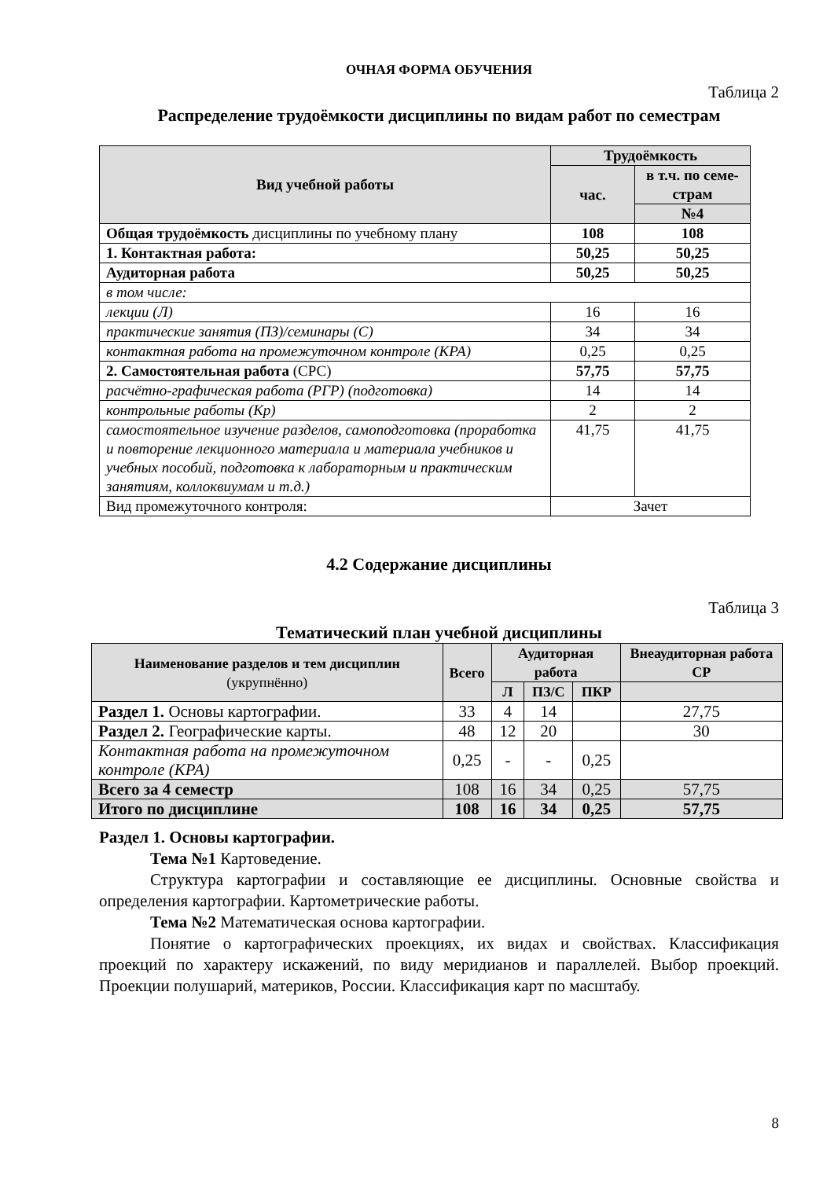ОЧНАЯ ФОРМА ОБУЧЕНИЯ
Таблица 2
Распределение трудоёмкости дисциплины по видам работ по семестрам
| Вид учебной работы | Трудоёмкость | |
| --- | --- | --- |
| | час. | в т.ч. по семе- страм |
| | | №4 |
| Общая трудоёмкость дисциплины по учебному плану | 108 | 108 |
| 1. Контактная работа: | 50,25 | 50,25 |
| Аудиторная работа | 50,25 | 50,25 |
| в том числе: | | |
| лекции (Л) | 16 | 16 |
| практические занятия (ПЗ)/семинары (С) | 34 | 34 |
| контактная работа на промежуточном контроле (КРА) | 0,25 | 0,25 |
| 2. Самостоятельная работа (СРС) | 57,75 | 57,75 |
| расчётно-графическая работа (РГР) (подготовка) | 14 | 14 |
| контрольные работы (Кр) | 2 | 2 |
| самостоятельное изучение разделов, самоподготовка (проработка и повторение лекционного материала и материала учебников и учебных пособий, подготовка к лабораторным и практическим занятиям, коллоквиумам и т.д.) | 41,75 | 41,75 |
| Вид промежуточного контроля: | Зачет | |
4.2 Содержание дисциплины
Таблица 3
Тематический план учебной дисциплины
| Наименование разделов и тем дисциплин (укрупнённо) | Всего | Аудиторная работа | | | Внеаудиторная работа СР |
| --- | --- | --- | --- | --- | --- |
| | | Л | ПЗ/С | ПКР | |
| Раздел 1. Основы картографии. | 33 | 4 | 14 | | 27,75 |
| Раздел 2. Географические карты. | 48 | 12 | 20 | | 30 |
| Контактная работа на промежуточном контроле (КРА) | 0,25 | - | - | 0,25 | |
| Всего за 4 семестр | 108 | 16 | 34 | 0,25 | 57,75 |
| Итого по дисциплине | 108 | 16 | 34 | 0,25 | 57,75 |
Раздел 1. Основы картографии.
Тема №1 Картоведение.
Структура картографии и составляющие ее дисциплины. Основные свойства и определения картографии. Картометрические работы.
Тема №2 Математическая основа картографии.
Понятие о картографических проекциях, их видах и свойствах. Классификация проекций по характеру искажений, по виду меридианов и параллелей. Выбор проекций. Проекции полушарий, материков, России. Классификация карт по масштабу.
8